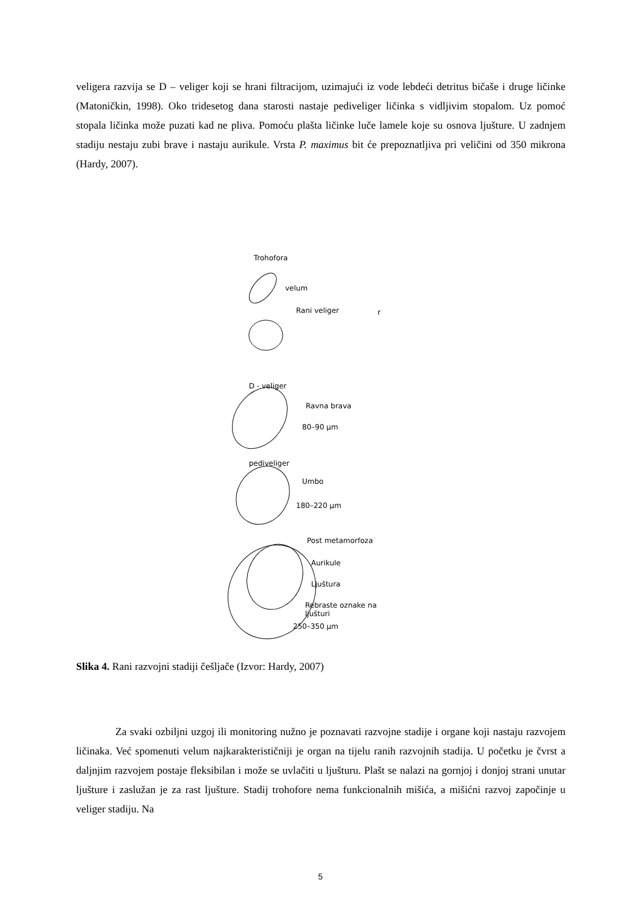veligera razvija se D – veliger koji se hrani filtracijom, uzimajući iz vode lebdeći detritus bičaše i druge ličinke (Matoničkin, 1998). Oko tridesetog dana starosti nastaje pediveliger ličinka s vidljivim stopalom. Uz pomoć stopala ličinka može puzati kad ne pliva. Pomoću plašta ličinke luče lamele koje su osnova ljušture. U zadnjem stadiju nestaju zubi brave i nastaju aurikule. Vrsta P. maximus bit će prepoznatljiva pri veličini od 350 mikrona (Hardy, 2007).
Trohofora
velum
Rani veliger r
D - veliger
Ravna brava
80–90 µm
pediveliger
Umbo
180–220 µm
Post metamorfoza
Aurikule
Ljuštura
Rebraste oznake na
ljušturi
250–350 µm
Slika 4. Rani razvojni stadiji češljače (Izvor: Hardy, 2007)
Za svaki ozbiljni uzgoj ili monitoring nužno je poznavati razvojne stadije i organe koji nastaju razvojem ličinaka. Već spomenuti velum najkarakterističniji je organ na tijelu ranih razvojnih stadija. U početku je čvrst a daljnjim razvojem postaje fleksibilan i može se uvlačiti u ljušturu. Plašt se nalazi na gornjoj i donjoj strani unutar ljušture i zaslužan je za rast ljušture. Stadij trohofore nema funkcionalnih mišića, a mišićni razvoj započinje u veliger stadiju. Na
5